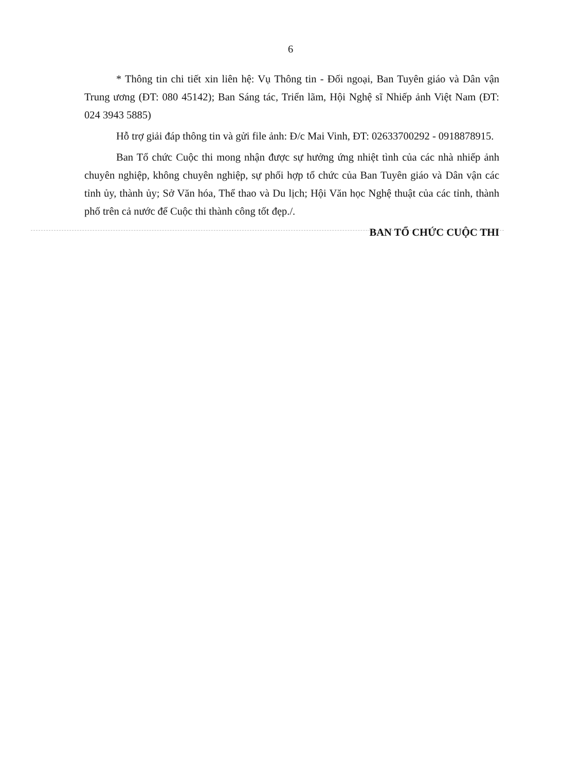6
* Thông tin chi tiết xin liên hệ: Vụ Thông tin - Đối ngoại, Ban Tuyên giáo và Dân vận Trung ương (ĐT: 080 45142); Ban Sáng tác, Triển lãm, Hội Nghệ sĩ Nhiếp ảnh Việt Nam (ĐT: 024 3943 5885)
Hỗ trợ giải đáp thông tin và gửi file ảnh: Đ/c Mai Vinh, ĐT: 02633700292 - 0918878915.
Ban Tổ chức Cuộc thi mong nhận được sự hưởng ứng nhiệt tình của các nhà nhiếp ảnh chuyên nghiệp, không chuyên nghiệp, sự phối hợp tổ chức của Ban Tuyên giáo và Dân vận các tỉnh ủy, thành ủy; Sở Văn hóa, Thể thao và Du lịch; Hội Văn học Nghệ thuật của các tỉnh, thành phố trên cả nước để Cuộc thi thành công tốt đẹp./.
BAN TỔ CHỨC CUỘC THI